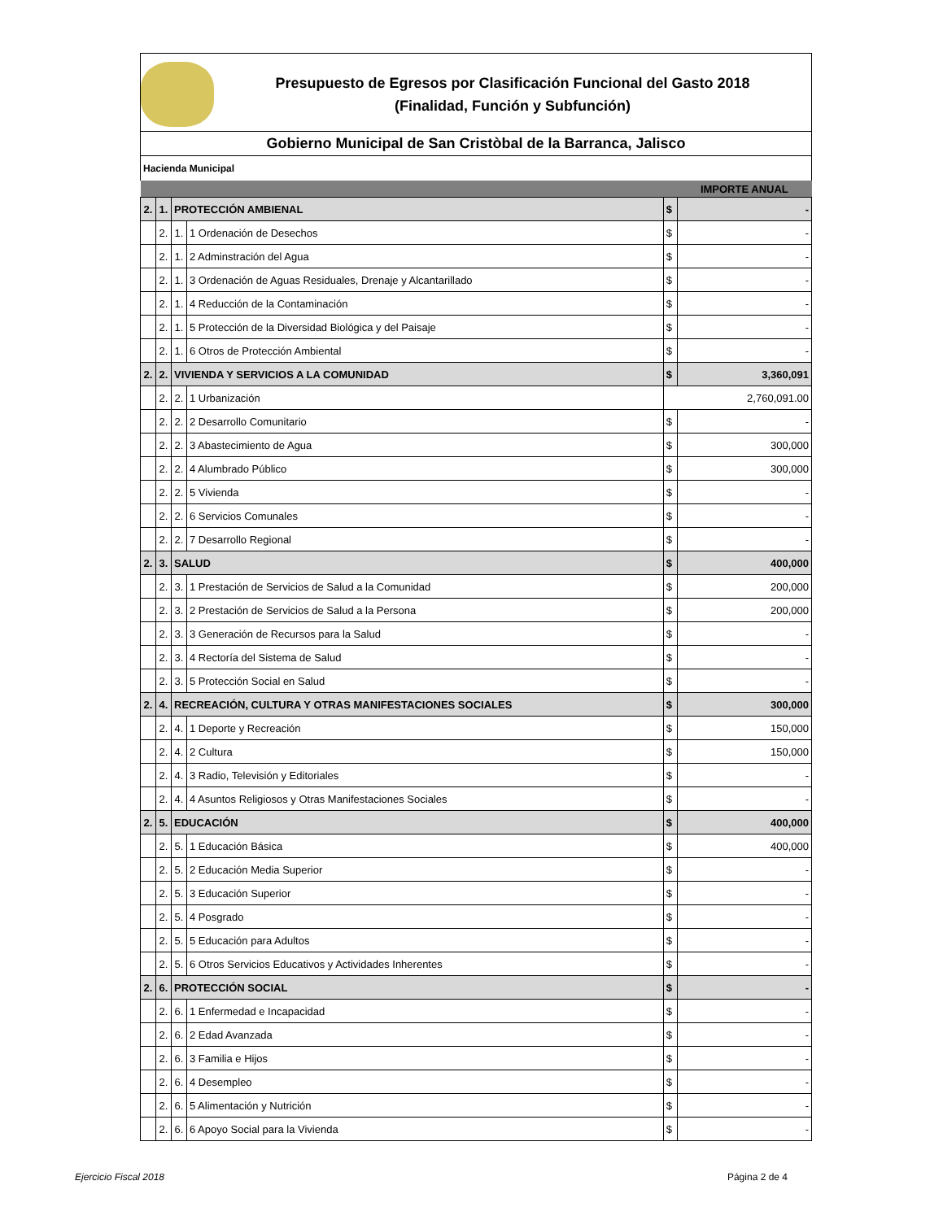Presupuesto de Egresos por Clasificación Funcional del Gasto 2018
(Finalidad, Función y Subfunción)
Gobierno Municipal de San Cristòbal de la Barranca, Jalisco
| Hacienda Municipal | | | | | |
| | | | | | IMPORTE ANUAL |
| 2. | 1. | PROTECCIÓN AMBIENAL | | $ | - |
| | 2. | 1. | 1 Ordenación de Desechos | $ | - |
| | 2. | 1. | 2 Adminstración del Agua | $ | - |
| | 2. | 1. | 3 Ordenación de Aguas Residuales, Drenaje y Alcantarillado | $ | - |
| | 2. | 1. | 4 Reducción de la Contaminación | $ | - |
| | 2. | 1. | 5 Protección de la Diversidad Biológica y del Paisaje | $ | - |
| | 2. | 1. | 6 Otros de Protección Ambiental | $ | - |
| 2. | 2. | VIVIENDA Y SERVICIOS A LA COMUNIDAD | | $ | 3,360,091 |
| | 2. | 2. | 1 Urbanización | 2,760,091.00 | |
| | 2. | 2. | 2 Desarrollo Comunitario | $ | - |
| | 2. | 2. | 3 Abastecimiento de Agua | $ | 300,000 |
| | 2. | 2. | 4 Alumbrado Público | $ | 300,000 |
| | 2. | 2. | 5 Vivienda | $ | - |
| | 2. | 2. | 6 Servicios Comunales | $ | - |
| | 2. | 2. | 7 Desarrollo Regional | $ | - |
| 2. | 3. | SALUD | | $ | 400,000 |
| | 2. | 3. | 1 Prestación de Servicios de Salud a la Comunidad | $ | 200,000 |
| | 2. | 3. | 2 Prestación de Servicios de Salud a la Persona | $ | 200,000 |
| | 2. | 3. | 3 Generación de Recursos para la Salud | $ | - |
| | 2. | 3. | 4 Rectoría del Sistema de Salud | $ | - |
| | 2. | 3. | 5 Protección Social en Salud | $ | - |
| 2. | 4. | RECREACIÓN, CULTURA Y OTRAS MANIFESTACIONES SOCIALES | | $ | 300,000 |
| | 2. | 4. | 1 Deporte y Recreación | $ | 150,000 |
| | 2. | 4. | 2 Cultura | $ | 150,000 |
| | 2. | 4. | 3 Radio, Televisión y Editoriales | $ | - |
| | 2. | 4. | 4 Asuntos Religiosos y Otras Manifestaciones Sociales | $ | - |
| 2. | 5. | EDUCACIÓN | | $ | 400,000 |
| | 2. | 5. | 1 Educación Básica | $ | 400,000 |
| | 2. | 5. | 2 Educación Media Superior | $ | - |
| | 2. | 5. | 3 Educación Superior | $ | - |
| | 2. | 5. | 4 Posgrado | $ | - |
| | 2. | 5. | 5 Educación para Adultos | $ | - |
| | 2. | 5. | 6 Otros Servicios Educativos y Actividades Inherentes | $ | - |
| 2. | 6. | PROTECCIÓN SOCIAL | | $ | - |
| | 2. | 6. | 1 Enfermedad e Incapacidad | $ | - |
| | 2. | 6. | 2 Edad Avanzada | $ | - |
| | 2. | 6. | 3 Familia e Hijos | $ | - |
| | 2. | 6. | 4 Desempleo | $ | - |
| | 2. | 6. | 5 Alimentación y Nutrición | $ | - |
| | 2. | 6. | 6 Apoyo Social para la Vivienda | $ | - |
Ejercicio Fiscal 2018 Página 2 de 4